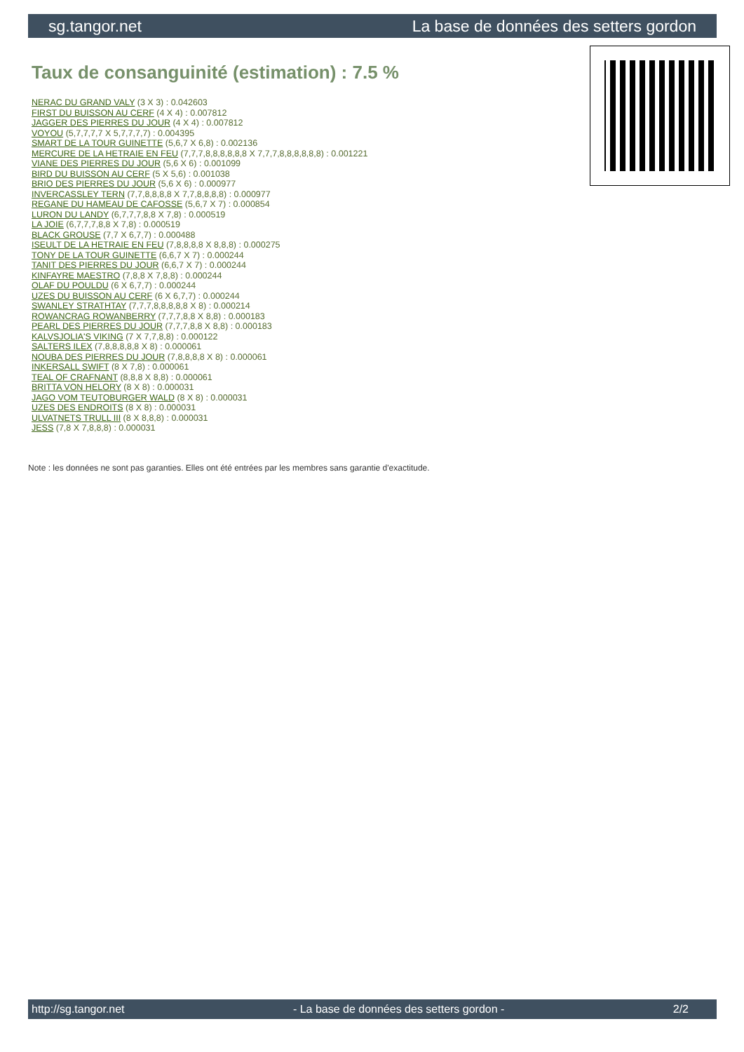sg.tangor.net La base de données des setters gordon
Taux de consanguinité (estimation) : 7.5 %
NERAC DU GRAND VALY (3 X 3) : 0.042603
FIRST DU BUISSON AU CERF (4 X 4) : 0.007812
JAGGER DES PIERRES DU JOUR (4 X 4) : 0.007812
VOYOU (5,7,7,7,7 X 5,7,7,7,7) : 0.004395
SMART DE LA TOUR GUINETTE (5,6,7 X 6,8) : 0.002136
MERCURE DE LA HETRAIE EN FEU (7,7,7,8,8,8,8,8,8 X 7,7,7,8,8,8,8,8,8) : 0.001221
VIANE DES PIERRES DU JOUR (5,6 X 6) : 0.001099
BIRD DU BUISSON AU CERF (5 X 5,6) : 0.001038
BRIO DES PIERRES DU JOUR (5,6 X 6) : 0.000977
INVERCASSLEY TERN (7,7,8,8,8,8 X 7,7,8,8,8,8) : 0.000977
REGANE DU HAMEAU DE CAFOSSE (5,6,7 X 7) : 0.000854
LURON DU LANDY (6,7,7,7,8,8 X 7,8) : 0.000519
LA JOIE (6,7,7,7,8,8 X 7,8) : 0.000519
BLACK GROUSE (7,7 X 6,7,7) : 0.000488
ISEULT DE LA HETRAIE EN FEU (7,8,8,8,8 X 8,8,8) : 0.000275
TONY DE LA TOUR GUINETTE (6,6,7 X 7) : 0.000244
TANIT DES PIERRES DU JOUR (6,6,7 X 7) : 0.000244
KINFAYRE MAESTRO (7,8,8 X 7,8,8) : 0.000244
OLAF DU POULDU (6 X 6,7,7) : 0.000244
UZES DU BUISSON AU CERF (6 X 6,7,7) : 0.000244
SWANLEY STRATHTAY (7,7,7,8,8,8,8,8 X 8) : 0.000214
ROWANCRAG ROWANBERRY (7,7,7,8,8 X 8,8) : 0.000183
PEARL DES PIERRES DU JOUR (7,7,7,8,8 X 8,8) : 0.000183
KALVSJOLIA'S VIKING (7 X 7,7,8,8) : 0.000122
SALTERS ILEX (7,8,8,8,8,8 X 8) : 0.000061
NOUBA DES PIERRES DU JOUR (7,8,8,8,8 X 8) : 0.000061
INKERSALL SWIFT (8 X 7,8) : 0.000061
TEAL OF CRAFNANT (8,8,8 X 8,8) : 0.000061
BRITTA VON HELORY (8 X 8) : 0.000031
JAGO VOM TEUTOBURGER WALD (8 X 8) : 0.000031
UZES DES ENDROITS (8 X 8) : 0.000031
ULVATNETS TRULL III (8 X 8,8,8) : 0.000031
JESS (7,8 X 7,8,8,8) : 0.000031
Note : les données ne sont pas garanties. Elles ont été entrées par les membres sans garantie d'exactitude.
http://sg.tangor.net - La base de données des setters gordon - 2/2